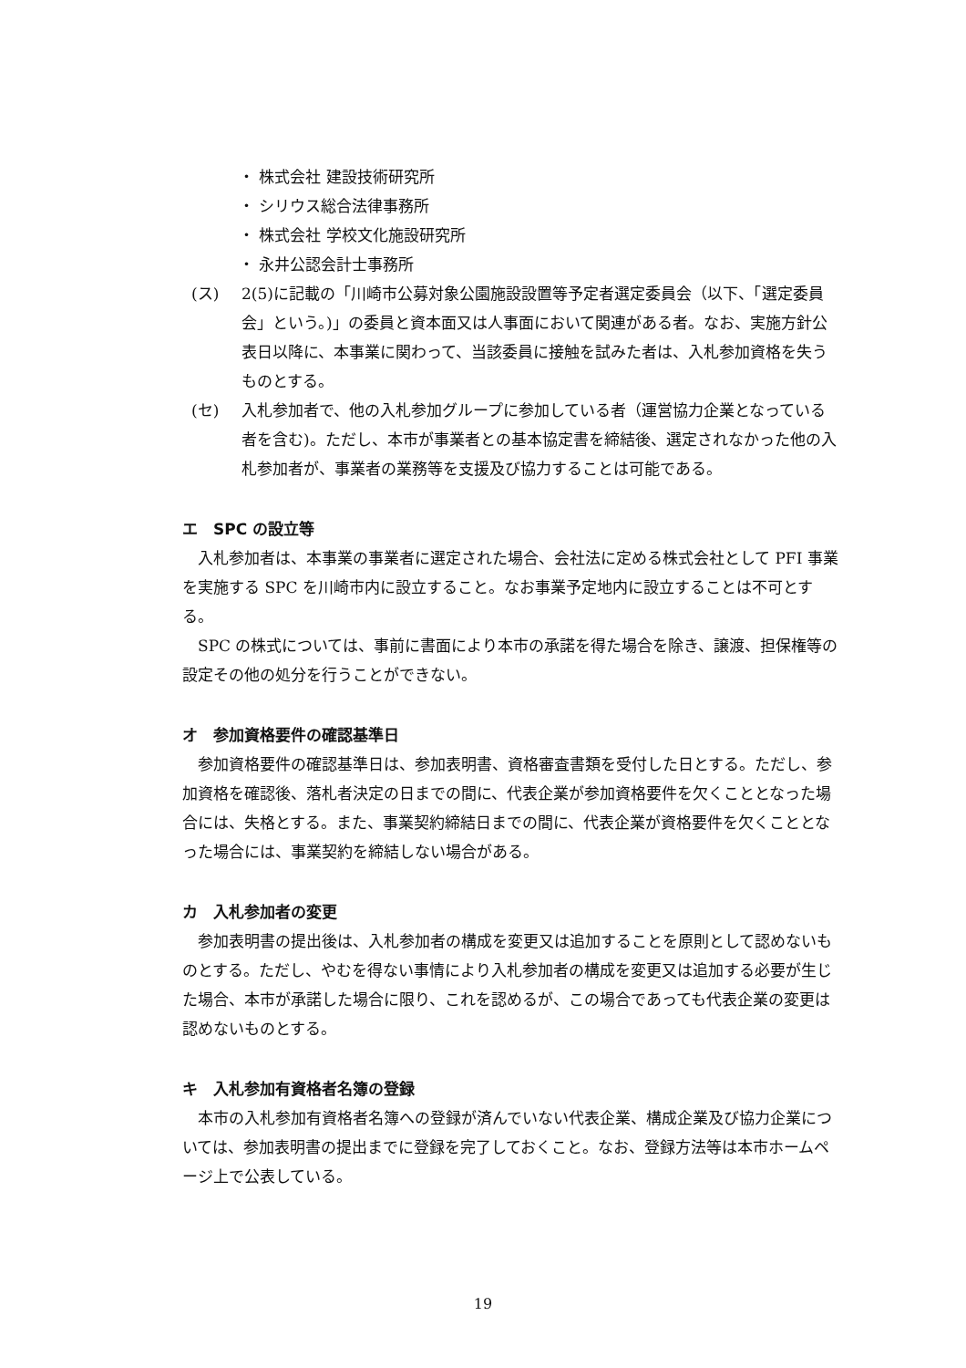・ 株式会社 建設技術研究所
・ シリウス総合法律事務所
・ 株式会社 学校文化施設研究所
・ 永井公認会計士事務所
(ス) 2(5)に記載の「川崎市公募対象公園施設設置等予定者選定委員会（以下、「選定委員会」という。)」の委員と資本面又は人事面において関連がある者。なお、実施方針公表日以降に、本事業に関わって、当該委員に接触を試みた者は、入札参加資格を失うものとする。
(セ) 入札参加者で、他の入札参加グループに参加している者（運営協力企業となっている者を含む)。ただし、本市が事業者との基本協定書を締結後、選定されなかった他の入札参加者が、事業者の業務等を支援及び協力することは可能である。
エ　SPC の設立等
入札参加者は、本事業の事業者に選定された場合、会社法に定める株式会社として PFI 事業を実施する SPC を川崎市内に設立すること。なお事業予定地内に設立することは不可とする。
SPC の株式については、事前に書面により本市の承諾を得た場合を除き、譲渡、担保権等の設定その他の処分を行うことができない。
オ　参加資格要件の確認基準日
参加資格要件の確認基準日は、参加表明書、資格審査書類を受付した日とする。ただし、参加資格を確認後、落札者決定の日までの間に、代表企業が参加資格要件を欠くこととなった場合には、失格とする。また、事業契約締結日までの間に、代表企業が資格要件を欠くこととなった場合には、事業契約を締結しない場合がある。
カ　入札参加者の変更
参加表明書の提出後は、入札参加者の構成を変更又は追加することを原則として認めないものとする。ただし、やむを得ない事情により入札参加者の構成を変更又は追加する必要が生じた場合、本市が承諾した場合に限り、これを認めるが、この場合であっても代表企業の変更は認めないものとする。
キ　入札参加有資格者名簿の登録
本市の入札参加有資格者名簿への登録が済んでいない代表企業、構成企業及び協力企業については、参加表明書の提出までに登録を完了しておくこと。なお、登録方法等は本市ホームページ上で公表している。
19